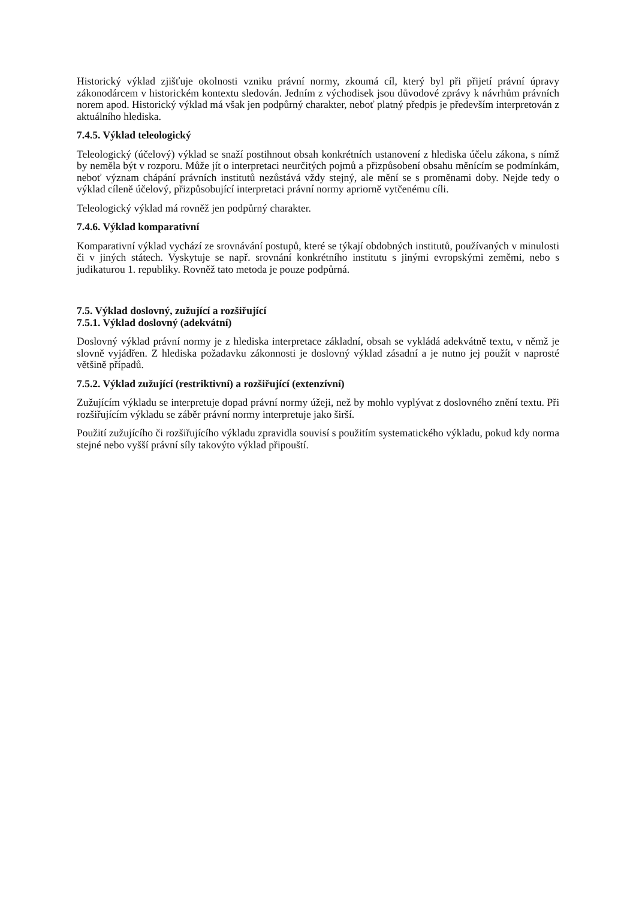Historický výklad zjišťuje okolnosti vzniku právní normy, zkoumá cíl, který byl při přijetí právní úpravy zákonodárcem v historickém kontextu sledován. Jedním z východisek jsou důvodové zprávy k návrhům právních norem apod. Historický výklad má však jen podpůrný charakter, neboť platný předpis je především interpretován z aktuálního hlediska.
7.4.5. Výklad teleologický
Teleologický (účelový) výklad se snaží postihnout obsah konkrétních ustanovení z hlediska účelu zákona, s nímž by neměla být v rozporu. Může jít o interpretaci neurčitých pojmů a přizpůsobení obsahu měnícím se podmínkám, neboť význam chápání právních institutů nezůstává vždy stejný, ale mění se s proměnami doby. Nejde tedy o výklad cíleně účelový, přizpůsobující interpretaci právní normy apriorně vytčenému cíli.
Teleologický výklad má rovněž jen podpůrný charakter.
7.4.6. Výklad komparativní
Komparativní výklad vychází ze srovnávání postupů, které se týkají obdobných institutů, používaných v minulosti či v jiných státech. Vyskytuje se např. srovnání konkrétního institutu s jinými evropskými zeměmi, nebo s judikaturou 1. republiky. Rovněž tato metoda je pouze podpůrná.
7.5. Výklad doslovný, zužující a rozšiřující
7.5.1. Výklad doslovný (adekvátní)
Doslovný výklad právní normy je z hlediska interpretace základní, obsah se vykládá adekvátně textu, v němž je slovně vyjádřen. Z hlediska požadavku zákonnosti je doslovný výklad zásadní a je nutno jej použít v naprosté většině případů.
7.5.2. Výklad zužující (restriktivní) a rozšiřující (extenzívní)
Zužujícím výkladu se interpretuje dopad právní normy úžeji, než by mohlo vyplývat z doslovného znění textu. Při rozšiřujícím výkladu se záběr právní normy interpretuje jako širší.
Použití zužujícího či rozšiřujícího výkladu zpravidla souvisí s použitím systematického výkladu, pokud kdy norma stejné nebo vyšší právní síly takovýto výklad připouští.